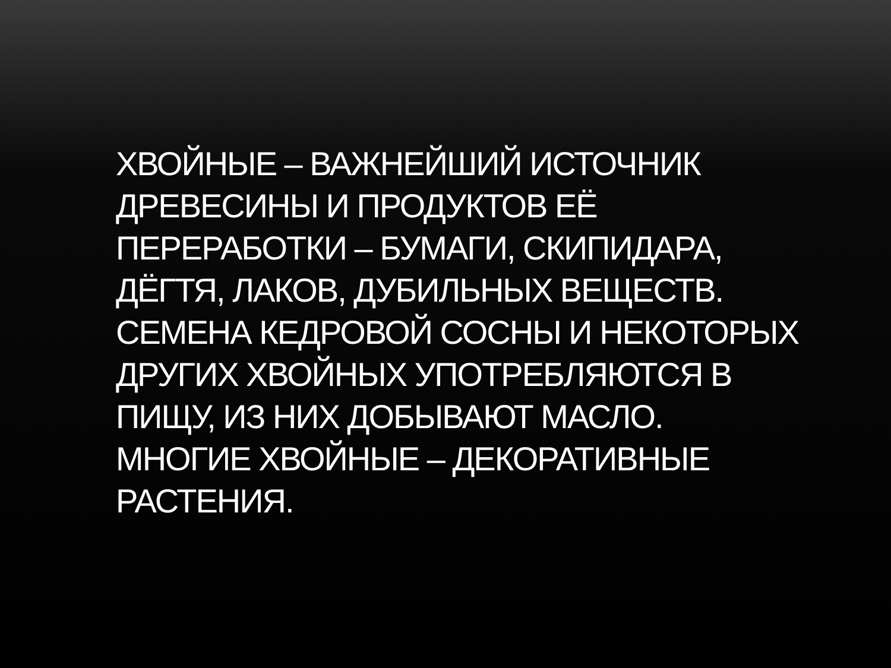ХВОЙНЫЕ – ВАЖНЕЙШИЙ ИСТОЧНИК ДРЕВЕСИНЫ И ПРОДУКТОВ ЕЁ ПЕРЕРАБОТКИ – БУМАГИ, СКИПИДАРА, ДЁГТЯ, ЛАКОВ, ДУБИЛЬНЫХ ВЕЩЕСТВ. СЕМЕНА КЕДРОВОЙ СОСНЫ И НЕКОТОРЫХ ДРУГИХ ХВОЙНЫХ УПОТРЕБЛЯЮТСЯ В ПИЩУ, ИЗ НИХ ДОБЫВАЮТ МАСЛО. МНОГИЕ ХВОЙНЫЕ – ДЕКОРАТИВНЫЕ РАСТЕНИЯ.